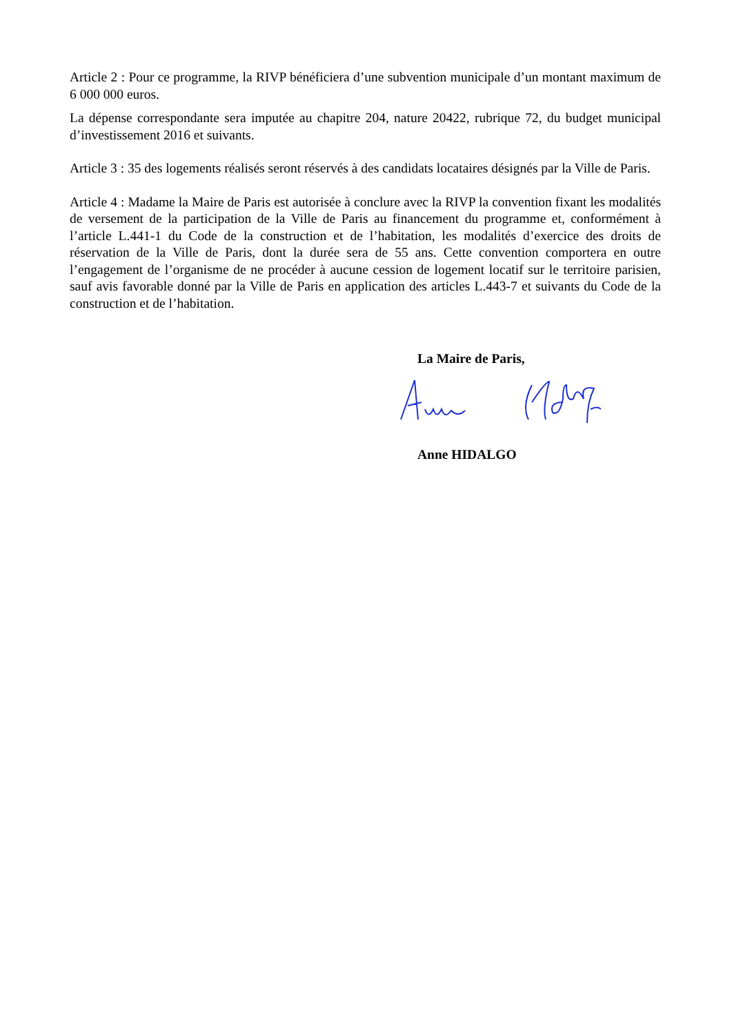Article 2 : Pour ce programme, la RIVP bénéficiera d’une subvention municipale d’un montant maximum de 6 000 000 euros.
La dépense correspondante sera imputée au chapitre 204, nature 20422, rubrique 72, du budget municipal d’investissement 2016 et suivants.
Article 3 : 35 des logements réalisés seront réservés à des candidats locataires désignés par la Ville de Paris.
Article 4 : Madame la Maire de Paris est autorisée à conclure avec la RIVP la convention fixant les modalités de versement de la participation de la Ville de Paris au financement du programme et, conformément à l’article L.441-1 du Code de la construction et de l’habitation, les modalités d’exercice des droits de réservation de la Ville de Paris, dont la durée sera de 55 ans. Cette convention comportera en outre l’engagement de l’organisme de ne procéder à aucune cession de logement locatif sur le territoire parisien, sauf avis favorable donné par la Ville de Paris en application des articles L.443-7 et suivants du Code de la construction et de l’habitation.
La Maire de Paris,
Anne HIDALGO